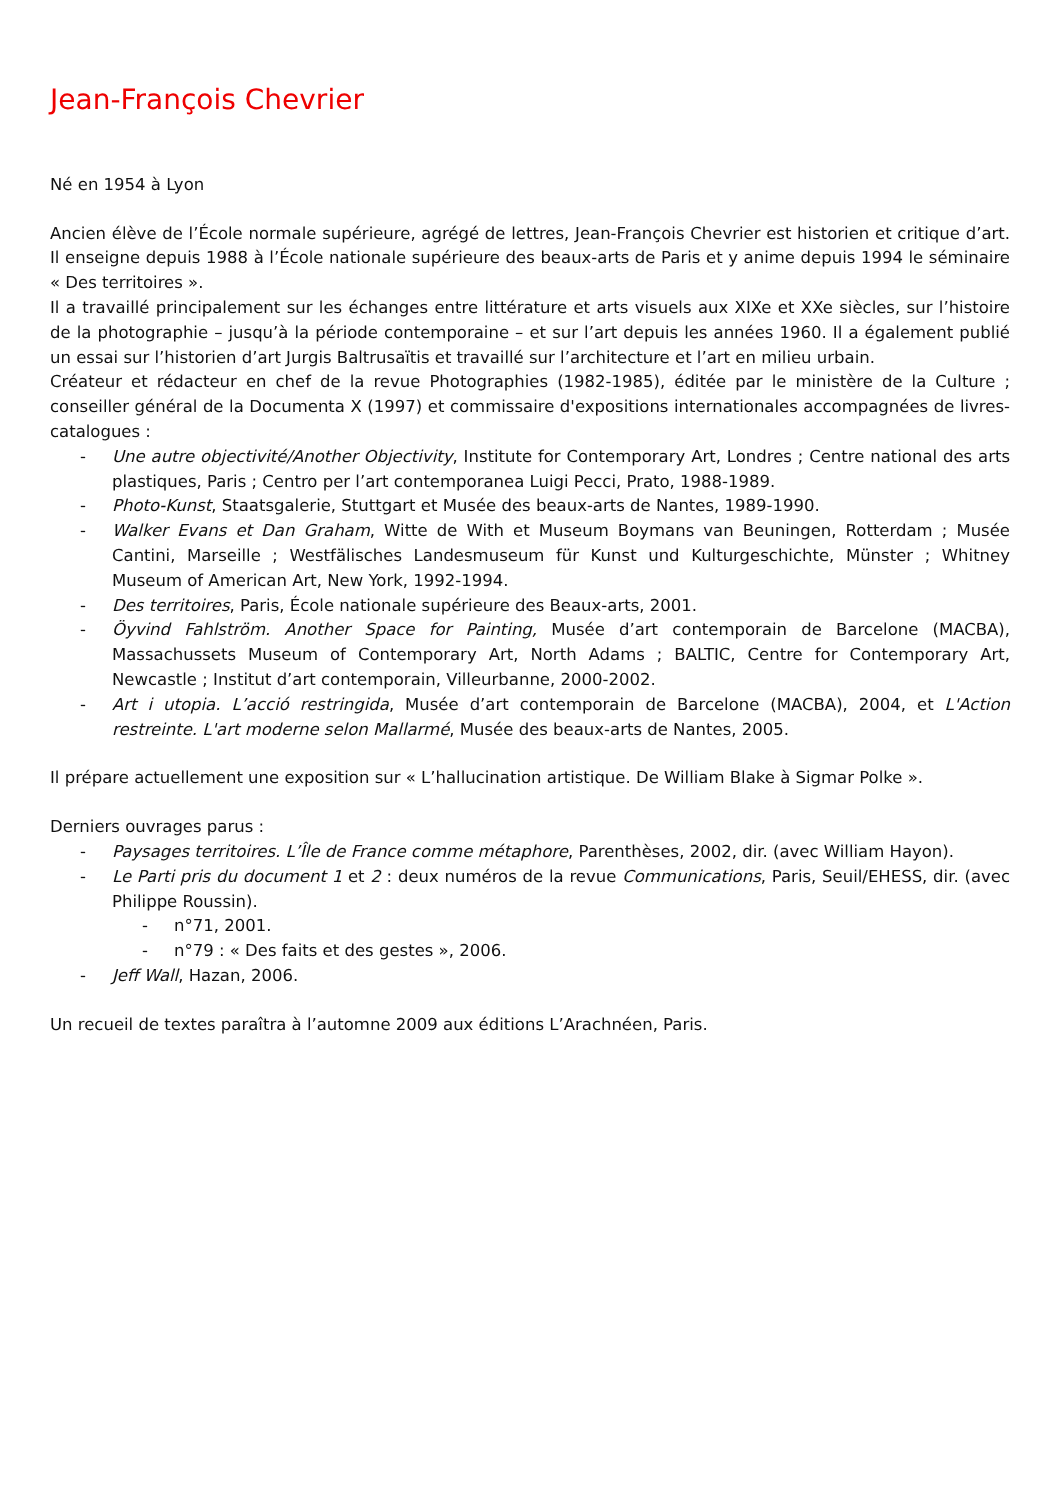Jean-François Chevrier
Né en 1954 à Lyon
Ancien élève de l’École normale supérieure, agrégé de lettres, Jean-François Chevrier est historien et critique d’art. Il enseigne depuis 1988 à l’École nationale supérieure des beaux-arts de Paris et y anime depuis 1994 le séminaire « Des territoires ».
Il a travaillé principalement sur les échanges entre littérature et arts visuels aux XIXe et XXe siècles, sur l’histoire de la photographie – jusqu’à la période contemporaine – et sur l’art depuis les années 1960. Il a également publié un essai sur l’historien d’art Jurgis Baltrusaïtis et travaillé sur l’architecture et l’art en milieu urbain.
Créateur et rédacteur en chef de la revue Photographies (1982-1985), éditée par le ministère de la Culture ; conseiller général de la Documenta X (1997) et commissaire d'expositions internationales accompagnées de livres-catalogues :
- Une autre objectivité/Another Objectivity, Institute for Contemporary Art, Londres ; Centre national des arts plastiques, Paris ; Centro per l’art contemporanea Luigi Pecci, Prato, 1988-1989.
- Photo-Kunst, Staatsgalerie, Stuttgart et Musée des beaux-arts de Nantes, 1989-1990.
- Walker Evans et Dan Graham, Witte de With et Museum Boymans van Beuningen, Rotterdam ; Musée Cantini, Marseille ; Westfälisches Landesmuseum für Kunst und Kulturgeschichte, Münster ; Whitney Museum of American Art, New York, 1992-1994.
- Des territoires, Paris, École nationale supérieure des Beaux-arts, 2001.
- Öyvind Fahlström. Another Space for Painting, Musée d’art contemporain de Barcelone (MACBA), Massachussets Museum of Contemporary Art, North Adams ; BALTIC, Centre for Contemporary Art, Newcastle ; Institut d’art contemporain, Villeurbanne, 2000-2002.
- Art i utopia. L’acció restringida, Musée d’art contemporain de Barcelone (MACBA), 2004, et L'Action restreinte. L'art moderne selon Mallarmé, Musée des beaux-arts de Nantes, 2005.
Il prépare actuellement une exposition sur « L’hallucination artistique. De William Blake à Sigmar Polke ».
Derniers ouvrages parus :
- Paysages territoires. L’Île de France comme métaphore, Parenthèses, 2002, dir. (avec William Hayon).
- Le Parti pris du document 1 et 2 : deux numéros de la revue Communications, Paris, Seuil/EHESS, dir. (avec Philippe Roussin).
- n°71, 2001.
- n°79 : « Des faits et des gestes », 2006.
- Jeff Wall, Hazan, 2006.
Un recueil de textes paraîtra à l’automne 2009 aux éditions L’Arachnéen, Paris.